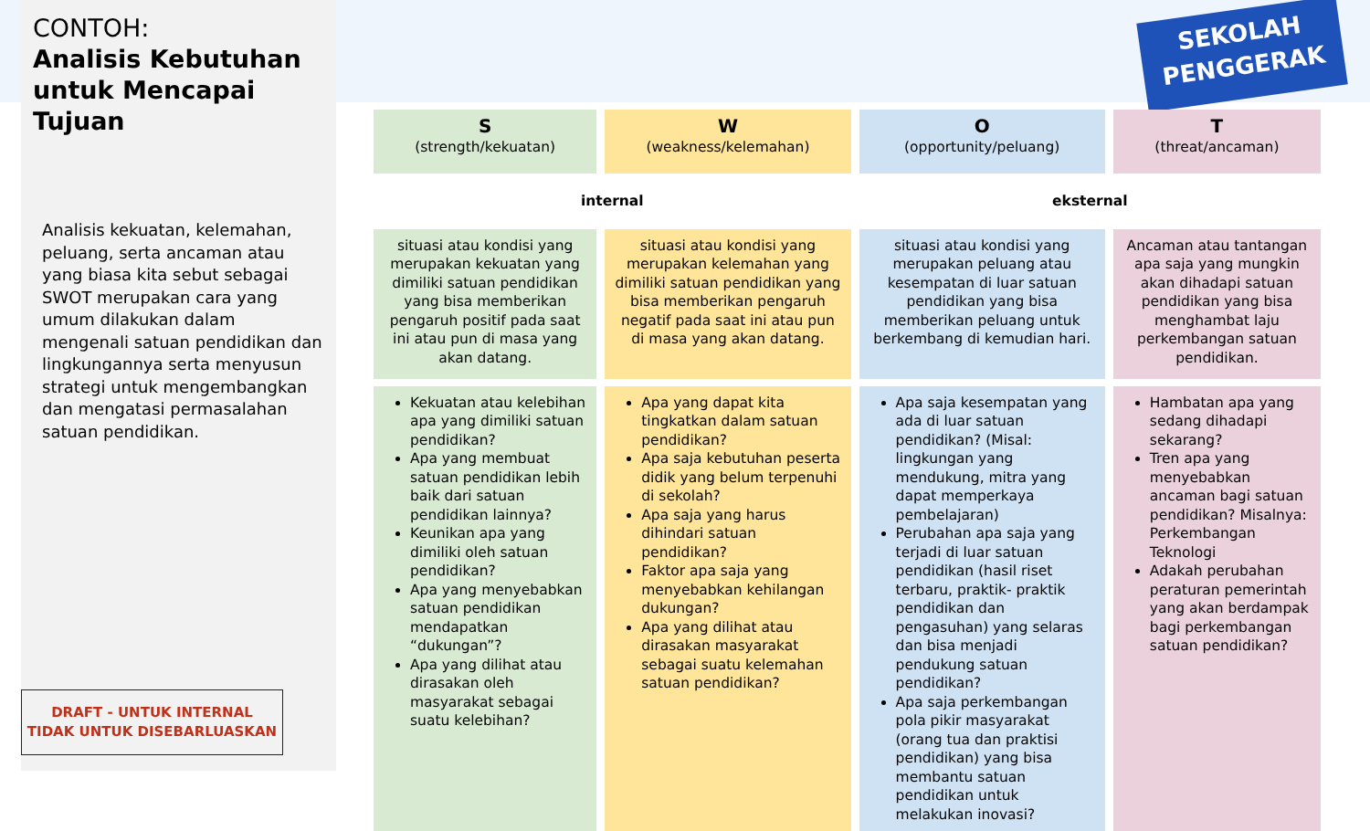CONTOH:
Analisis Kebutuhan untuk Mencapai Tujuan
Analisis kekuatan, kelemahan, peluang, serta ancaman atau yang biasa kita sebut sebagai SWOT merupakan cara yang umum dilakukan dalam mengenali satuan pendidikan dan lingkungannya serta menyusun strategi untuk mengembangkan dan mengatasi permasalahan satuan pendidikan.
DRAFT - UNTUK INTERNAL
TIDAK UNTUK DISEBARLUASKAN
SEKOLAH
PENGGERAK
| S (strength/kekuatan) | W (weakness/kelemahan) | O (opportunity/peluang) | T (threat/ancaman) |
| --- | --- | --- | --- |
| internal | | eksternal | |
| situasi atau kondisi yang merupakan kekuatan yang dimiliki satuan pendidikan yang bisa memberikan pengaruh positif pada saat ini atau pun di masa yang akan datang. | situasi atau kondisi yang merupakan kelemahan yang dimiliki satuan pendidikan yang bisa memberikan pengaruh negatif pada saat ini atau pun di masa yang akan datang. | situasi atau kondisi yang merupakan peluang atau kesempatan di luar satuan pendidikan yang bisa memberikan peluang untuk berkembang di kemudian hari. | Ancaman atau tantangan apa saja yang mungkin akan dihadapi satuan pendidikan yang bisa menghambat laju perkembangan satuan pendidikan. |
| Kekuatan atau kelebihan apa yang dimiliki satuan pendidikan? Apa yang membuat satuan pendidikan lebih baik dari satuan pendidikan lainnya? Keunikan apa yang dimiliki oleh satuan pendidikan? Apa yang menyebabkan satuan pendidikan mendapatkan “dukungan”? Apa yang dilihat atau dirasakan oleh masyarakat sebagai suatu kelebihan? | Apa yang dapat kita tingkatkan dalam satuan pendidikan? Apa saja kebutuhan peserta didik yang belum terpenuhi di sekolah? Apa saja yang harus dihindari satuan pendidikan? Faktor apa saja yang menyebabkan kehilangan dukungan? Apa yang dilihat atau dirasakan masyarakat sebagai suatu kelemahan satuan pendidikan? | Apa saja kesempatan yang ada di luar satuan pendidikan? (Misal: lingkungan yang mendukung, mitra yang dapat memperkaya pembelajaran) Perubahan apa saja yang terjadi di luar satuan pendidikan (hasil riset terbaru, praktik- praktik pendidikan dan pengasuhan) yang selaras dan bisa menjadi pendukung satuan pendidikan? Apa saja perkembangan pola pikir masyarakat (orang tua dan praktisi pendidikan) yang bisa membantu satuan pendidikan untuk melakukan inovasi? | Hambatan apa yang sedang dihadapi sekarang? Tren apa yang menyebabkan ancaman bagi satuan pendidikan? Misalnya: Perkembangan Teknologi Adakah perubahan peraturan pemerintah yang akan berdampak bagi perkembangan satuan pendidikan? |